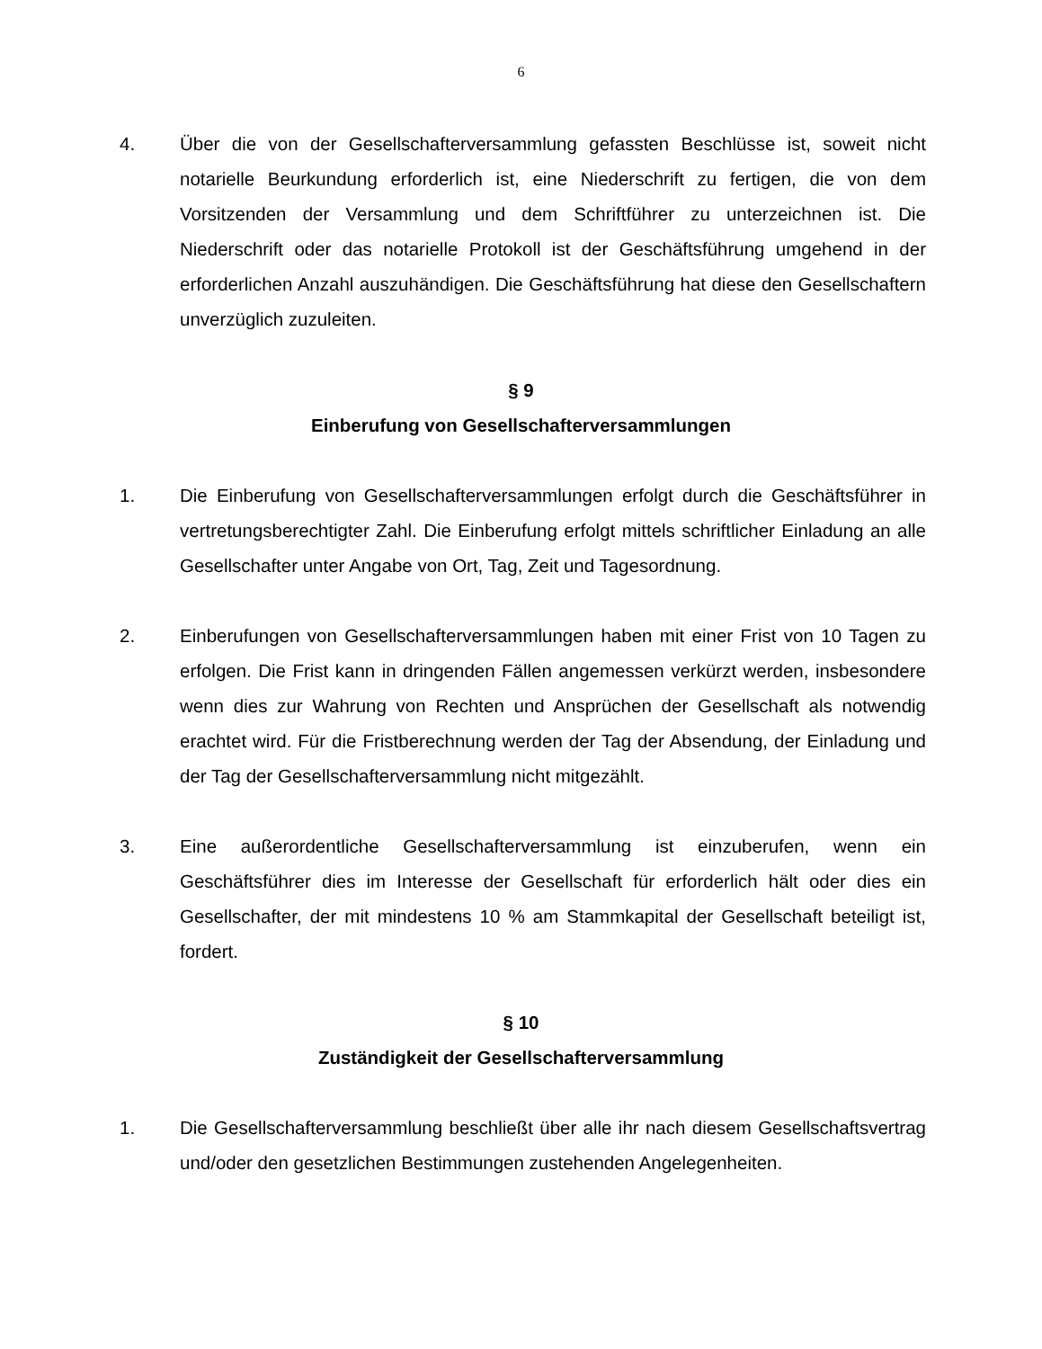6
4. Über die von der Gesellschafterversammlung gefassten Beschlüsse ist, soweit nicht notarielle Beurkundung erforderlich ist, eine Niederschrift zu fertigen, die von dem Vorsitzenden der Versammlung und dem Schriftführer zu unterzeichnen ist. Die Niederschrift oder das notarielle Protokoll ist der Geschäftsführung umgehend in der erforderlichen Anzahl auszuhändigen. Die Geschäftsführung hat diese den Gesellschaftern unverzüglich zuzuleiten.
§ 9
Einberufung von Gesellschafterversammlungen
1. Die Einberufung von Gesellschafterversammlungen erfolgt durch die Geschäftsführer in vertretungsberechtigter Zahl. Die Einberufung erfolgt mittels schriftlicher Einladung an alle Gesellschafter unter Angabe von Ort, Tag, Zeit und Tagesordnung.
2. Einberufungen von Gesellschafterversammlungen haben mit einer Frist von 10 Tagen zu erfolgen. Die Frist kann in dringenden Fällen angemessen verkürzt werden, insbesondere wenn dies zur Wahrung von Rechten und Ansprüchen der Gesellschaft als notwendig erachtet wird. Für die Fristberechnung werden der Tag der Absendung, der Einladung und der Tag der Gesellschafterversammlung nicht mitgezählt.
3. Eine außerordentliche Gesellschafterversammlung ist einzuberufen, wenn ein Geschäftsführer dies im Interesse der Gesellschaft für erforderlich hält oder dies ein Gesellschafter, der mit mindestens 10 % am Stammkapital der Gesellschaft beteiligt ist, fordert.
§ 10
Zuständigkeit der Gesellschafterversammlung
1. Die Gesellschafterversammlung beschließt über alle ihr nach diesem Gesellschaftsvertrag und/oder den gesetzlichen Bestimmungen zustehenden Angelegenheiten.